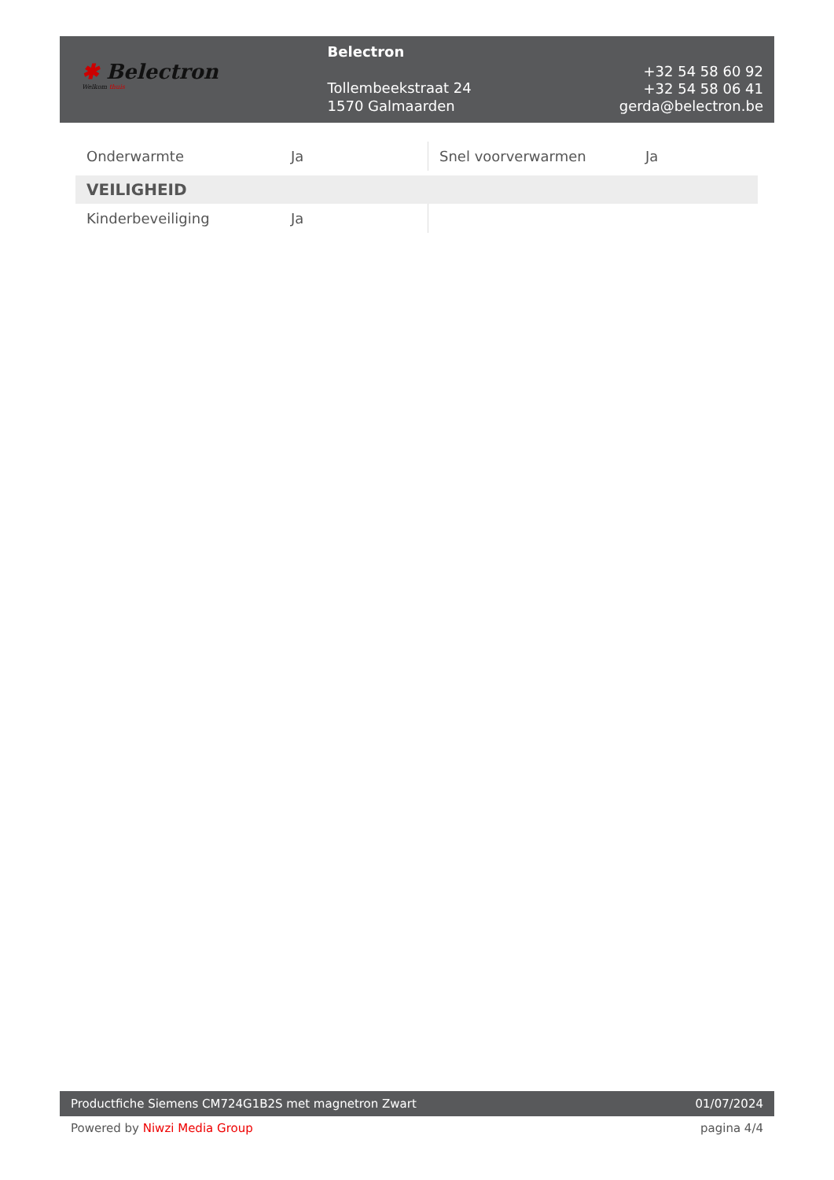✱ Belectron
Welkom thuis
Belectron
Tollembeekstraat 24
1570 Galmaarden
+32 54 58 60 92
+32 54 58 06 41
gerda@belectron.be
| Onderwarmte | Ja | Snel voorverwarmen | Ja |
| VEILIGHEID | | | |
| Kinderbeveiliging | Ja | | |
Productfiche Siemens CM724G1B2S met magnetron Zwart 01/07/2024
Powered by Niwzi Media Group pagina 4/4